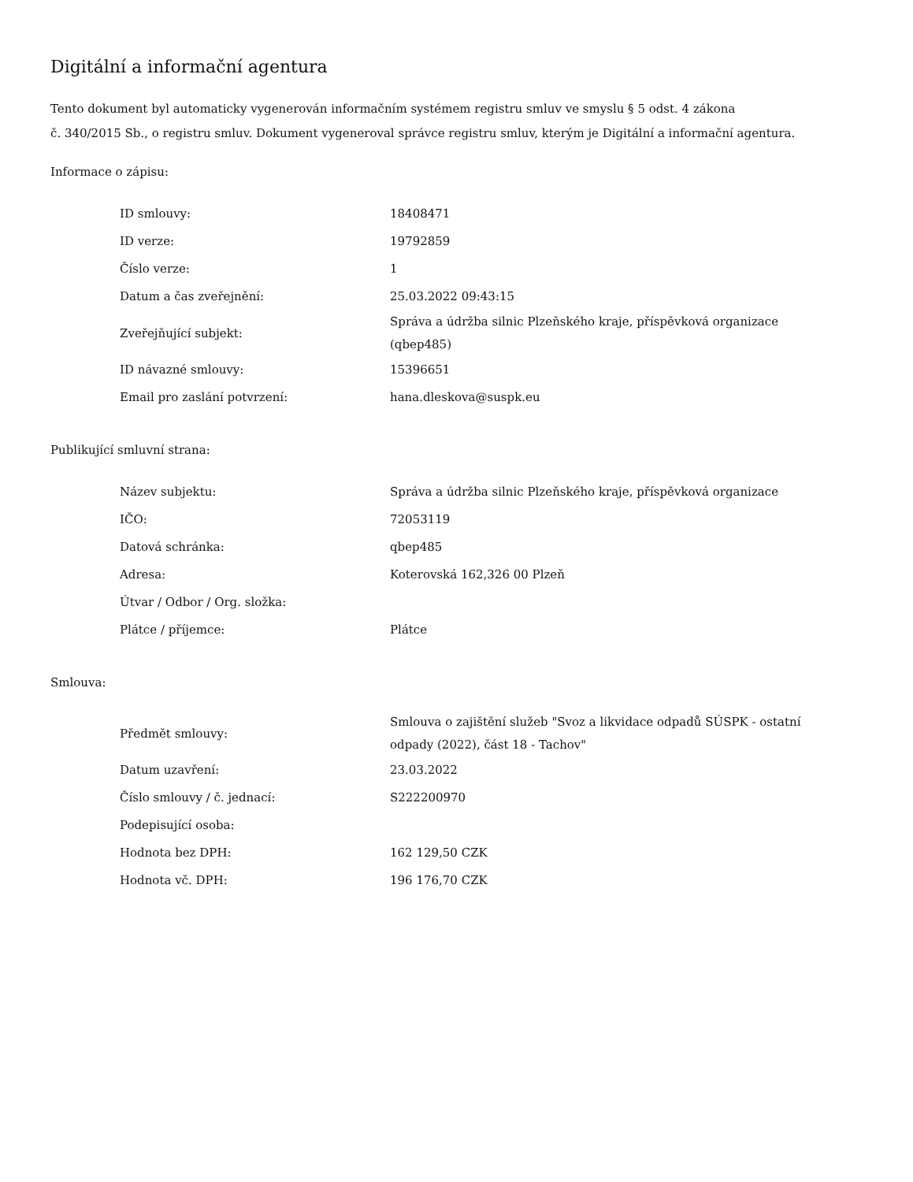Digitální a informační agentura
Tento dokument byl automaticky vygenerován informačním systémem registru smluv ve smyslu § 5 odst. 4 zákona
č. 340/2015 Sb., o registru smluv. Dokument vygeneroval správce registru smluv, kterým je Digitální a informační agentura.
Informace o zápisu:
| ID smlouvy: | 18408471 |
| ID verze: | 19792859 |
| Číslo verze: | 1 |
| Datum a čas zveřejnění: | 25.03.2022 09:43:15 |
| Zveřejňující subjekt: | Správa a údržba silnic Plzeňského kraje, příspěvková organizace (qbep485) |
| ID návazné smlouvy: | 15396651 |
| Email pro zaslání potvrzení: | hana.dleskova@suspk.eu |
Publikující smluvní strana:
| Název subjektu: | Správa a údržba silnic Plzeňského kraje, příspěvková organizace |
| IČO: | 72053119 |
| Datová schránka: | qbep485 |
| Adresa: | Koterovská 162,326 00 Plzeň |
| Útvar / Odbor / Org. složka: | |
| Plátce / příjemce: | Plátce |
Smlouva:
| Předmět smlouvy: | Smlouva o zajištění služeb "Svoz a likvidace odpadů SÚSPK - ostatní odpady (2022), část 18 - Tachov" |
| Datum uzavření: | 23.03.2022 |
| Číslo smlouvy / č. jednací: | S222200970 |
| Podepisující osoba: | |
| Hodnota bez DPH: | 162 129,50 CZK |
| Hodnota vč. DPH: | 196 176,70 CZK |